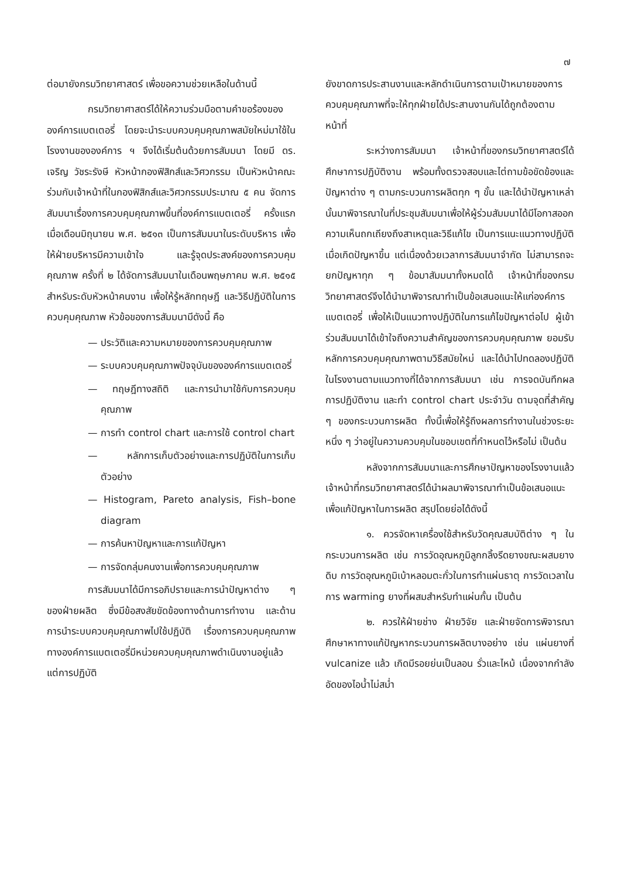๗
ต่อมายังกรมวิทยาศาสตร์ เพื่อขอความช่วยเหลือในด้านนี้
กรมวิทยาศาสตร์ได้ให้ความร่วมมือตามคำขอร้องขององค์การแบตเตอรี่ โดยจะนำระบบควบคุมคุณภาพสมัยใหม่มาใช้ในโรงงานขององค์การ ฯ จึงได้เริ่มต้นด้วยการสัมมนา โดยมี ดร. เจริญ วัชระรังษี หัวหน้ากองฟิสิกส์และวิศวกรรม เป็นหัวหน้าคณะ ร่วมกับเจ้าหน้าที่ในกองฟิสิกส์และวิศวกรรมประมาณ ๕ คน จัดการสัมมนาเรื่องการควบคุมคุณภาพขึ้นที่องค์การแบตเตอรี่ ครั้งแรกเมื่อเดือนมิถุนายน พ.ศ. ๒๕๑๓ เป็นการสัมมนาในระดับบริหาร เพื่อให้ฝ่ายบริหารมีความเข้าใจ และรู้จุดประสงค์ของการควบคุมคุณภาพ ครั้งที่ ๒ ได้จัดการสัมมนาในเดือนพฤษภาคม พ.ศ. ๒๕๑๕ สำหรับระดับหัวหน้าคนงาน เพื่อให้รู้หลักทฤษฎี และวิธีปฏิบัติในการควบคุมคุณภาพ หัวข้อของการสัมมนามีดังนี้ คือ
— ประวัติและความหมายของการควบคุมคุณภาพ
— ระบบควบคุมคุณภาพปัจจุบันขององค์การแบตเตอรี่
— ทฤษฎีทางสถิติ และการนำมาใช้กับการควบคุมคุณภาพ
— การทำ control chart และการใช้ control chart
— หลักการเก็บตัวอย่างและการปฏิบัติในการเก็บตัวอย่าง
— Histogram, Pareto analysis, Fish–bone diagram
— การค้นหาปัญหาและการแก้ปัญหา
— การจัดกลุ่มคนงานเพื่อการควบคุมคุณภาพ
การสัมมนาได้มีการอภิปรายและการนำปัญหาต่าง ๆ ของฝ่ายผลิต ซึ่งมีข้อสงสัยขัดข้องทางด้านการทำงาน และด้านการนำระบบควบคุมคุณภาพไปใช้ปฏิบัติ เรื่องการควบคุมคุณภาพ ทางองค์การแบตเตอรี่มีหน่วยควบคุมคุณภาพดำเนินงานอยู่แล้ว แต่การปฏิบัติ
ยังขาดการประสานงานและหลักดำเนินการตามเป้าหมายของการควบคุมคุณภาพที่จะให้ทุกฝ่ายได้ประสานงานกันได้ถูกต้องตามหน้าที่
ระหว่างการสัมมนา เจ้าหน้าที่ของกรมวิทยาศาสตร์ได้ศึกษาการปฏิบัติงาน พร้อมทั้งตรวจสอบและไต่ถามข้อขัดข้องและปัญหาต่าง ๆ ตามกระบวนการผลิตทุก ๆ ขั้น และได้นำปัญหาเหล่านั้นมาพิจารณาในที่ประชุมสัมมนาเพื่อให้ผู้ร่วมสัมมนาได้มีโอกาสออกความเห็นถกเถียงถึงสาเหตุและวิธีแก้ไข เป็นการแนะแนวทางปฏิบัติเมื่อเกิดปัญหาขึ้น แต่เนื่องด้วยเวลาการสัมมนาจำกัด ไม่สามารถจะยกปัญหาทุก ๆ ข้อมาสัมมนาทั้งหมดได้ เจ้าหน้าที่ของกรมวิทยาศาสตร์จึงได้นำมาพิจารณาทำเป็นข้อเสนอแนะให้แก่องค์การแบตเตอรี่ เพื่อให้เป็นแนวทางปฏิบัติในการแก้ไขปัญหาต่อไป ผู้เข้าร่วมสัมมนาได้เข้าใจถึงความสำคัญของการควบคุมคุณภาพ ยอมรับหลักการควบคุมคุณภาพตามวิธีสมัยใหม่ และได้นำไปทดลองปฏิบัติในโรงงานตามแนวทางที่ได้จากการสัมมนา เช่น การจดบันทึกผลการปฏิบัติงาน และทำ control chart ประจำวัน ตามจุดที่สำคัญ ๆ ของกระบวนการผลิต ทั้งนี้เพื่อให้รู้ถึงผลการทำงานในช่วงระยะหนึ่ง ๆ ว่าอยู่ในความควบคุมในขอบเขตที่กำหนดไว้หรือไม่ เป็นต้น
หลังจากการสัมมนาและการศึกษาปัญหาของโรงงานแล้ว เจ้าหน้าที่กรมวิทยาศาสตร์ได้นำผลมาพิจารณาทำเป็นข้อเสนอแนะเพื่อแก้ปัญหาในการผลิต สรุปโดยย่อได้ดังนี้
๑. ควรจัดหาเครื่องใช้สำหรับวัดคุณสมบัติต่าง ๆ ในกระบวนการผลิต เช่น การวัดอุณหภูมิลูกกลิ้งรีดยางขณะผสมยางดิบ การวัดอุณหภูมิเบ้าหลอมตะกั่วในการทำแผ่นธาตุ การวัดเวลาในการ warming ยางที่ผสมสำหรับทำแผ่นกั้น เป็นต้น
๒. ควรให้ฝ่ายช่าง ฝ่ายวิจัย และฝ่ายจัดการพิจารณาศึกษาหาทางแก้ปัญหากระบวนการผลิตบางอย่าง เช่น แผ่นยางที่ vulcanize แล้ว เกิดมีรอยย่นเป็นลอน รั่วและไหม้ เนื่องจากกำลังอัดของไอน้ำไม่สม่ำ